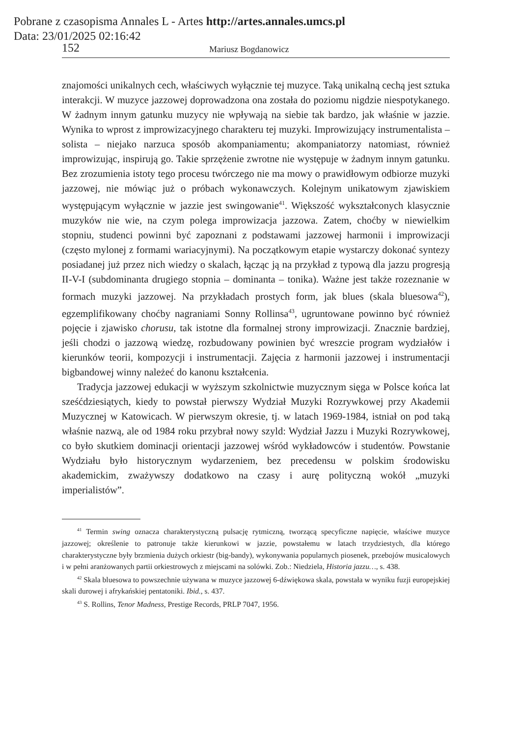Pobrane z czasopisma Annales L - Artes http://artes.annales.umcs.pl
Data: 23/01/2025 02:16:42
152 Mariusz Bogdanowicz
znajomości unikalnych cech, właściwych wyłącznie tej muzyce. Taką unikalną cechą jest sztuka interakcji. W muzyce jazzowej doprowadzona ona została do poziomu nigdzie niespotykanego. W żadnym innym gatunku muzycy nie wpływają na siebie tak bardzo, jak właśnie w jazzie. Wynika to wprost z improwizacyjnego charakteru tej muzyki. Improwizujący instrumentalista – solista – niejako narzuca sposób akompaniamentu; akompaniatorzy natomiast, również improwizując, inspirują go. Takie sprzężenie zwrotne nie występuje w żadnym innym gatunku. Bez zrozumienia istoty tego procesu twórczego nie ma mowy o prawidłowym odbiorze muzyki jazzowej, nie mówiąc już o próbach wykonawczych. Kolejnym unikatowym zjawiskiem występującym wyłącznie w jazzie jest swingowanie<sup>41</sup>. Większość wykształconych klasycznie muzyków nie wie, na czym polega improwizacja jazzowa. Zatem, choćby w niewielkim stopniu, studenci powinni być zapoznani z podstawami jazzowej harmonii i improwizacji (często mylonej z formami wariacyjnymi). Na początkowym etapie wystarczy dokonać syntezy posiadanej już przez nich wiedzy o skalach, łącząc ją na przykład z typową dla jazzu progresją II-V-I (subdominanta drugiego stopnia – dominanta – tonika). Ważne jest także rozeznanie w formach muzyki jazzowej. Na przykładach prostych form, jak blues (skala bluesowa<sup>42</sup>), egzemplifikowany choćby nagraniami Sonny Rollinsa<sup>43</sup>, ugruntowane powinno być również pojęcie i zjawisko chorusu, tak istotne dla formalnej strony improwizacji. Znacznie bardziej, jeśli chodzi o jazzową wiedzę, rozbudowany powinien być wreszcie program wydziałów i kierunków teorii, kompozycji i instrumentacji. Zajęcia z harmonii jazzowej i instrumentacji bigbandowej winny należeć do kanonu kształcenia.
Tradycja jazzowej edukacji w wyższym szkolnictwie muzycznym sięga w Polsce końca lat sześćdziesiątych, kiedy to powstał pierwszy Wydział Muzyki Rozrywkowej przy Akademii Muzycznej w Katowicach. W pierwszym okresie, tj. w latach 1969-1984, istniał on pod taką właśnie nazwą, ale od 1984 roku przybrał nowy szyld: Wydział Jazzu i Muzyki Rozrywkowej, co było skutkiem dominacji orientacji jazzowej wśród wykładowców i studentów. Powstanie Wydziału było historycznym wydarzeniem, bez precedensu w polskim środowisku akademickim, zważywszy dodatkowo na czasy i aurę polityczną wokół „muzyki imperialistów”.
<sup>41</sup> Termin swing oznacza charakterystyczną pulsację rytmiczną, tworzącą specyficzne napięcie, właściwe muzyce jazzowej; określenie to patronuje także kierunkowi w jazzie, powstałemu w latach trzydziestych, dla którego charakterystyczne były brzmienia dużych orkiestr (big-bandy), wykonywania popularnych piosenek, przebojów musicalowych i w pełni aranżowanych partii orkiestrowych z miejscami na solówki. Zob.: Niedziela, Historia jazzu…, s. 438.
<sup>42</sup> Skala bluesowa to powszechnie używana w muzyce jazzowej 6-dźwiękowa skala, powstała w wyniku fuzji europejskiej skali durowej i afrykańskiej pentatoniki. Ibid., s. 437.
<sup>43</sup> S. Rollins, Tenor Madness, Prestige Records, PRLP 7047, 1956.